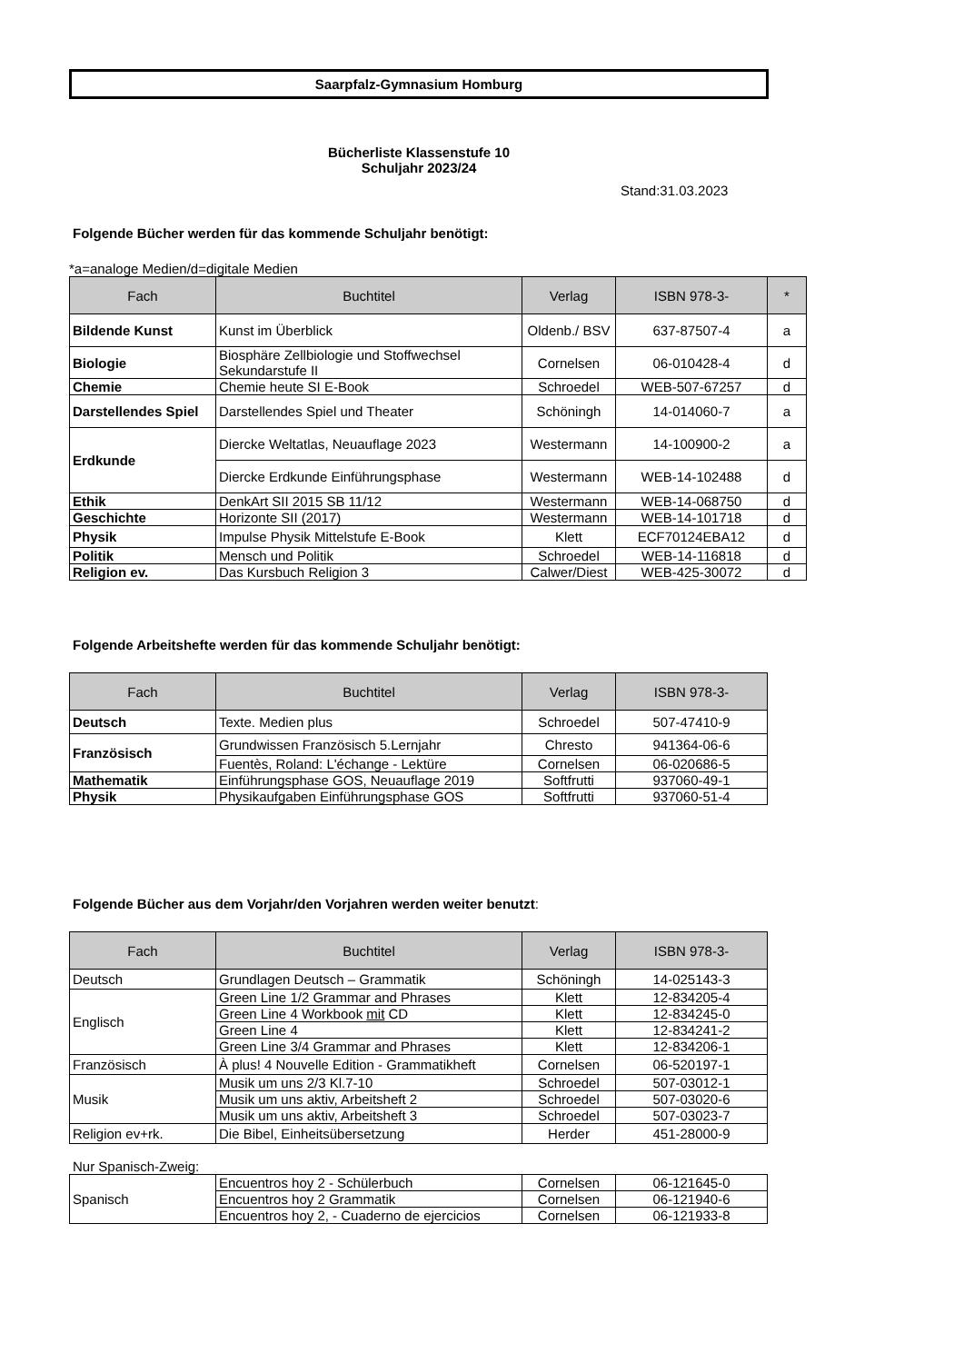Saarpfalz-Gymnasium Homburg
Bücherliste Klassenstufe 10
Schuljahr 2023/24
Stand:31.03.2023
Folgende Bücher werden für das kommende Schuljahr benötigt:
*a=analoge Medien/d=digitale Medien
| Fach | Buchtitel | Verlag | ISBN 978-3- | * |
| --- | --- | --- | --- | --- |
| Bildende Kunst | Kunst im Überblick | Oldenb./ BSV | 637-87507-4 | a |
| Biologie | Biosphäre Zellbiologie und Stoffwechsel Sekundarstufe II | Cornelsen | 06-010428-4 | d |
| Chemie | Chemie heute SI E-Book | Schroedel | WEB-507-67257 | d |
| Darstellendes Spiel | Darstellendes Spiel und Theater | Schöningh | 14-014060-7 | a |
| Erdkunde | Diercke Weltatlas, Neuauflage 2023 | Westermann | 14-100900-2 | a |
| | Diercke Erdkunde Einführungsphase | Westermann | WEB-14-102488 | d |
| Ethik | DenkArt SII 2015 SB 11/12 | Westermann | WEB-14-068750 | d |
| Geschichte | Horizonte SII (2017) | Westermann | WEB-14-101718 | d |
| Physik | Impulse Physik Mittelstufe E-Book | Klett | ECF70124EBA12 | d |
| Politik | Mensch und Politik | Schroedel | WEB-14-116818 | d |
| Religion ev. | Das Kursbuch Religion 3 | Calwer/Diest | WEB-425-30072 | d |
Folgende Arbeitshefte werden für das kommende Schuljahr benötigt:
| Fach | Buchtitel | Verlag | ISBN 978-3- |
| --- | --- | --- | --- |
| Deutsch | Texte. Medien plus | Schroedel | 507-47410-9 |
| Französisch | Grundwissen Französisch 5.Lernjahr | Chresto | 941364-06-6 |
| | Fuentès, Roland: L'échange - Lektüre | Cornelsen | 06-020686-5 |
| Mathematik | Einführungsphase GOS, Neuauflage 2019 | Softfrutti | 937060-49-1 |
| Physik | Physikaufgaben Einführungsphase GOS | Softfrutti | 937060-51-4 |
Folgende Bücher aus dem Vorjahr/den Vorjahren werden weiter benutzt:
| Fach | Buchtitel | Verlag | ISBN 978-3- |
| --- | --- | --- | --- |
| Deutsch | Grundlagen Deutsch – Grammatik | Schöningh | 14-025143-3 |
| Englisch | Green Line 1/2 Grammar and Phrases | Klett | 12-834205-4 |
| | Green Line 4 Workbook mit CD | Klett | 12-834245-0 |
| | Green Line 4 | Klett | 12-834241-2 |
| | Green Line 3/4 Grammar and Phrases | Klett | 12-834206-1 |
| Französisch | À plus! 4 Nouvelle Edition - Grammatikheft | Cornelsen | 06-520197-1 |
| Musik | Musik um uns 2/3 Kl.7-10 | Schroedel | 507-03012-1 |
| | Musik um uns aktiv, Arbeitsheft 2 | Schroedel | 507-03020-6 |
| | Musik um uns aktiv, Arbeitsheft 3 | Schroedel | 507-03023-7 |
| Religion ev+rk. | Die Bibel, Einheitsübersetzung | Herder | 451-28000-9 |
Nur Spanisch-Zweig:
| Spanisch | Encuentros hoy 2 - Schülerbuch | Cornelsen | 06-121645-0 |
| | Encuentros hoy 2 Grammatik | Cornelsen | 06-121940-6 |
| | Encuentros hoy 2, - Cuaderno de ejercicios | Cornelsen | 06-121933-8 |